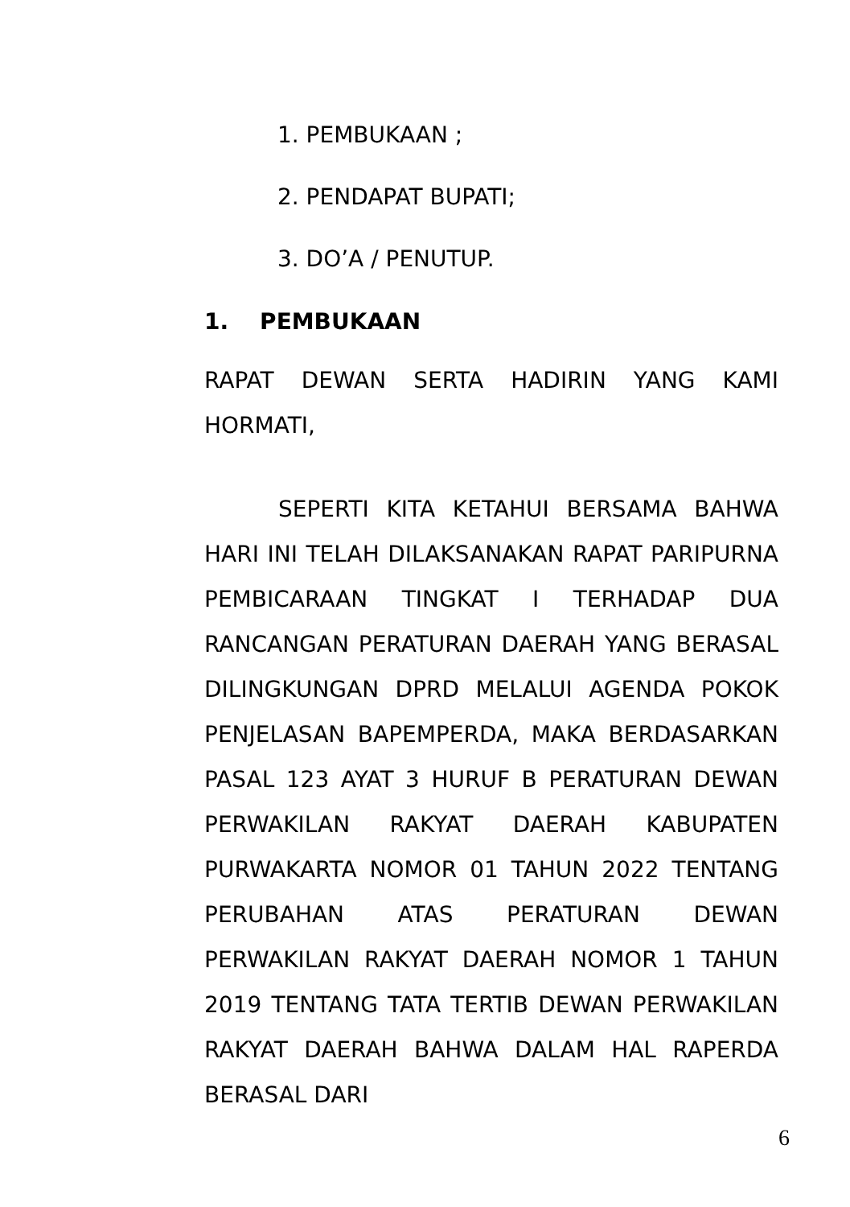1. PEMBUKAAN ;
2. PENDAPAT BUPATI;
3. DO’A / PENUTUP.
1. PEMBUKAAN
RAPAT DEWAN SERTA HADIRIN YANG KAMI HORMATI,
SEPERTI KITA KETAHUI BERSAMA BAHWA HARI INI TELAH DILAKSANAKAN RAPAT PARIPURNA PEMBICARAAN TINGKAT I TERHADAP DUA RANCANGAN PERATURAN DAERAH YANG BERASAL DILINGKUNGAN DPRD MELALUI AGENDA POKOK PENJELASAN BAPEMPERDA, MAKA BERDASARKAN PASAL 123 AYAT 3 HURUF B PERATURAN DEWAN PERWAKILAN RAKYAT DAERAH KABUPATEN PURWAKARTA NOMOR 01 TAHUN 2022 TENTANG PERUBAHAN ATAS PERATURAN DEWAN PERWAKILAN RAKYAT DAERAH NOMOR 1 TAHUN 2019 TENTANG TATA TERTIB DEWAN PERWAKILAN RAKYAT DAERAH BAHWA DALAM HAL RAPERDA BERASAL DARI
6